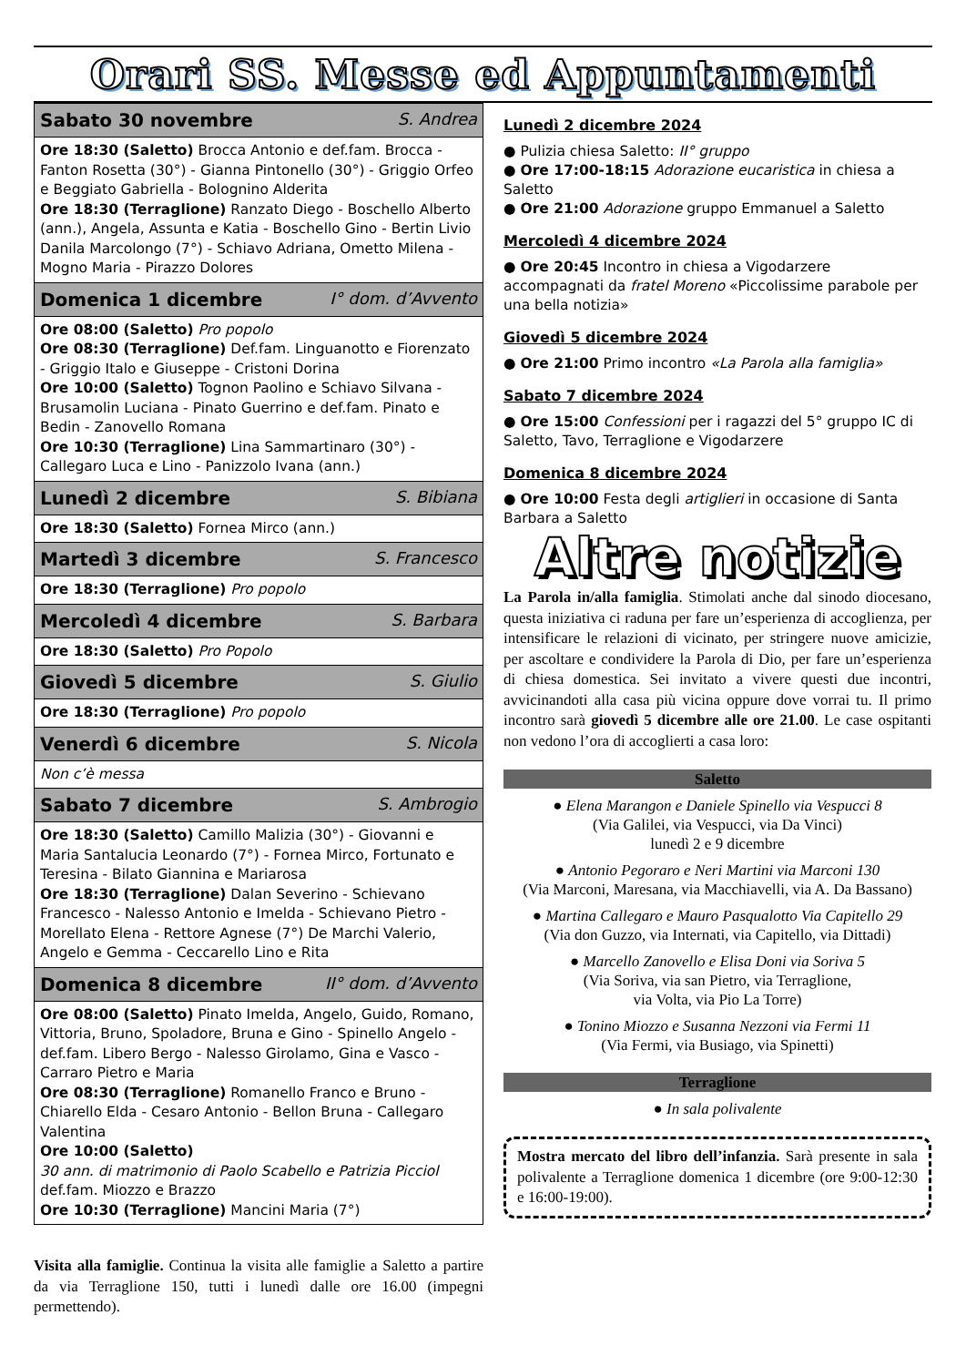Orari SS. Messe ed Appuntamenti
| Sabato 30 novembre S. Andrea |
| --- |
| Ore 18:30 (Saletto) Brocca Antonio e def.fam. Brocca - Fanton Rosetta (30°) - Gianna Pintonello (30°) - Griggio Orfeo e Beggiato Gabriella - Bolognino Alderita Ore 18:30 (Terraglione) Ranzato Diego - Boschello Alberto (ann.), Angela, Assunta e Katia - Boschello Gino - Bertin Livio Danila Marcolongo (7°) - Schiavo Adriana, Ometto Milena - Mogno Maria - Pirazzo Dolores |
| Domenica 1 dicembre I° dom. d’Avvento |
| Ore 08:00 (Saletto) Pro popolo Ore 08:30 (Terraglione) Def.fam. Linguanotto e Fiorenzato - Griggio Italo e Giuseppe - Cristoni Dorina Ore 10:00 (Saletto) Tognon Paolino e Schiavo Silvana - Brusamolin Luciana - Pinato Guerrino e def.fam. Pinato e Bedin - Zanovello Romana Ore 10:30 (Terraglione) Lina Sammartinaro (30°) - Callegaro Luca e Lino - Panizzolo Ivana (ann.) |
| Lunedì 2 dicembre S. Bibiana |
| Ore 18:30 (Saletto) Fornea Mirco (ann.) |
| Martedì 3 dicembre S. Francesco |
| Ore 18:30 (Terraglione) Pro popolo |
| Mercoledì 4 dicembre S. Barbara |
| Ore 18:30 (Saletto) Pro Popolo |
| Giovedì 5 dicembre S. Giulio |
| Ore 18:30 (Terraglione) Pro popolo |
| Venerdì 6 dicembre S. Nicola |
| Non c’è messa |
| Sabato 7 dicembre S. Ambrogio |
| Ore 18:30 (Saletto) Camillo Malizia (30°) - Giovanni e Maria Santalucia Leonardo (7°) - Fornea Mirco, Fortunato e Teresina - Bilato Giannina e Mariarosa Ore 18:30 (Terraglione) Dalan Severino - Schievano Francesco - Nalesso Antonio e Imelda - Schievano Pietro - Morellato Elena - Rettore Agnese (7°) De Marchi Valerio, Angelo e Gemma - Ceccarello Lino e Rita |
| Domenica 8 dicembre II° dom. d’Avvento |
| Ore 08:00 (Saletto) Pinato Imelda, Angelo, Guido, Romano, Vittoria, Bruno, Spoladore, Bruna e Gino - Spinello Angelo - def.fam. Libero Bergo - Nalesso Girolamo, Gina e Vasco - Carraro Pietro e Maria Ore 08:30 (Terraglione) Romanello Franco e Bruno - Chiarello Elda - Cesaro Antonio - Bellon Bruna - Callegaro Valentina Ore 10:00 (Saletto) 30 ann. di matrimonio di Paolo Scabello e Patrizia Picciol def.fam. Miozzo e Brazzo Ore 10:30 (Terraglione) Mancini Maria (7°) |
Visita alla famiglie. Continua la visita alle famiglie a Saletto a partire da via Terraglione 150, tutti i lunedì dalle ore 16.00 (impegni permettendo).
Lunedì 2 dicembre 2024
● Pulizia chiesa Saletto: II° gruppo
● Ore 17:00-18:15 Adorazione eucaristica in chiesa a Saletto
● Ore 21:00 Adorazione gruppo Emmanuel a Saletto
Mercoledì 4 dicembre 2024
● Ore 20:45 Incontro in chiesa a Vigodarzere accompagnati da fratel Moreno «Piccolissime parabole per una bella notizia»
Giovedì 5 dicembre 2024
● Ore 21:00 Primo incontro «La Parola alla famiglia»
Sabato 7 dicembre 2024
● Ore 15:00 Confessioni per i ragazzi del 5° gruppo IC di Saletto, Tavo, Terraglione e Vigodarzere
Domenica 8 dicembre 2024
● Ore 10:00 Festa degli artiglieri in occasione di Santa Barbara a Saletto
Altre notizie
La Parola in/alla famiglia. Stimolati anche dal sinodo diocesano, questa iniziativa ci raduna per fare un’esperienza di accoglienza, per intensificare le relazioni di vicinato, per stringere nuove amicizie, per ascoltare e condividere la Parola di Dio, per fare un’esperienza di chiesa domestica. Sei invitato a vivere questi due incontri, avvicinandoti alla casa più vicina oppure dove vorrai tu. Il primo incontro sarà giovedì 5 dicembre alle ore 21.00. Le case ospitanti non vedono l’ora di accoglierti a casa loro:
Saletto
● Elena Marangon e Daniele Spinello via Vespucci 8
(Via Galilei, via Vespucci, via Da Vinci)
lunedì 2 e 9 dicembre
● Antonio Pegoraro e Neri Martini via Marconi 130
(Via Marconi, Maresana, via Macchiavelli, via A. Da Bassano)
● Martina Callegaro e Mauro Pasqualotto Via Capitello 29
(Via don Guzzo, via Internati, via Capitello, via Dittadi)
● Marcello Zanovello e Elisa Doni via Soriva 5
(Via Soriva, via san Pietro, via Terraglione,
via Volta, via Pio La Torre)
● Tonino Miozzo e Susanna Nezzoni via Fermi 11
(Via Fermi, via Busiago, via Spinetti)
Terraglione
● In sala polivalente
Mostra mercato del libro dell’infanzia. Sarà presente in sala polivalente a Terraglione domenica 1 dicembre (ore 9:00-12:30 e 16:00-19:00).